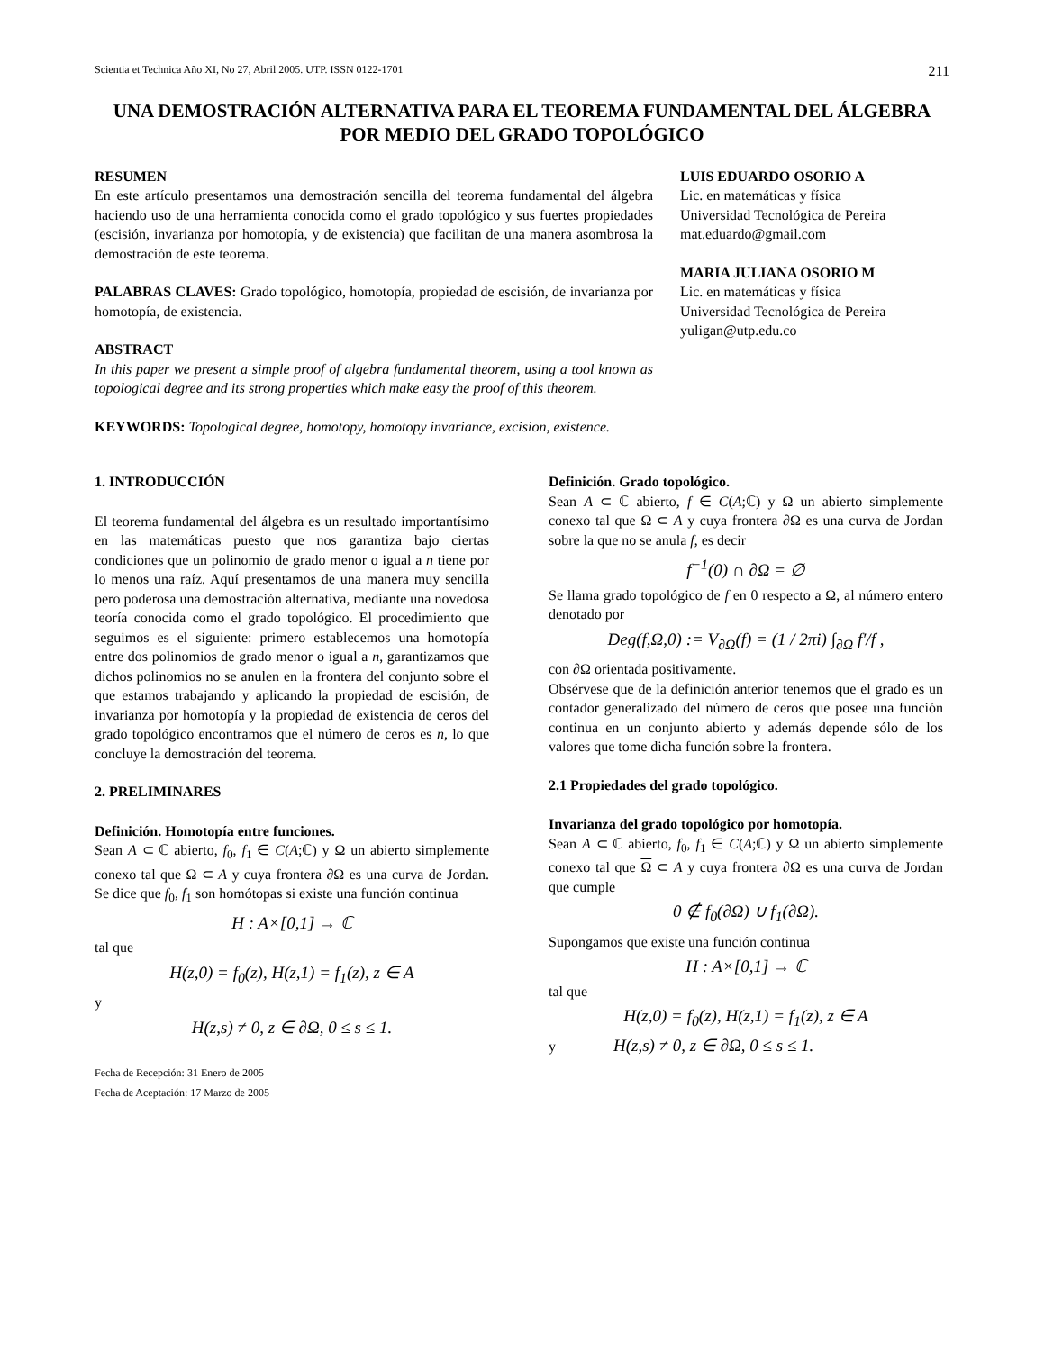Scientia et Technica Año XI, No 27, Abril 2005. UTP. ISSN 0122-1701 211
UNA DEMOSTRACIÓN ALTERNATIVA PARA EL TEOREMA FUNDAMENTAL DEL ÁLGEBRA POR MEDIO DEL GRADO TOPOLÓGICO
RESUMEN
En este artículo presentamos una demostración sencilla del teorema fundamental del álgebra haciendo uso de una herramienta conocida como el grado topológico y sus fuertes propiedades (escisión, invarianza por homotopía, y de existencia) que facilitan de una manera asombrosa la demostración de este teorema.
PALABRAS CLAVES: Grado topológico, homotopía, propiedad de escisión, de invarianza por homotopía, de existencia.
ABSTRACT
In this paper we present a simple proof of algebra fundamental theorem, using a tool known as topological degree and its strong properties which make easy the proof of this theorem.
KEYWORDS: Topological degree, homotopy, homotopy invariance, excision, existence.
LUIS EDUARDO OSORIO A
Lic. en matemáticas y física
Universidad Tecnológica de Pereira
mat.eduardo@gmail.com
MARIA JULIANA OSORIO M
Lic. en matemáticas y física
Universidad Tecnológica de Pereira
yuligan@utp.edu.co
1. INTRODUCCIÓN
El teorema fundamental del álgebra es un resultado importantísimo en las matemáticas puesto que nos garantiza bajo ciertas condiciones que un polinomio de grado menor o igual a n tiene por lo menos una raíz. Aquí presentamos de una manera muy sencilla pero poderosa una demostración alternativa, mediante una novedosa teoría conocida como el grado topológico. El procedimiento que seguimos es el siguiente: primero establecemos una homotopía entre dos polinomios de grado menor o igual a n, garantizamos que dichos polinomios no se anulen en la frontera del conjunto sobre el que estamos trabajando y aplicando la propiedad de escisión, de invarianza por homotopía y la propiedad de existencia de ceros del grado topológico encontramos que el número de ceros es n, lo que concluye la demostración del teorema.
2. PRELIMINARES
Definición. Homotopía entre funciones.
Sean A ⊂ ℂ abierto, f<sub>0</sub>, f<sub>1</sub> ∈ C(A;ℂ) y Ω un abierto simplemente conexo tal que Ω ⊂ A y cuya frontera ∂Ω es una curva de Jordan. Se dice que f<sub>0</sub>, f<sub>1</sub> son homótopas si existe una función continua
H : A×[0,1] → ℂ
tal que
H(z,0) = f<sub>0</sub>(z), H(z,1) = f<sub>1</sub>(z), z ∈ A
y
H(z,s) ≠ 0, z ∈ ∂Ω, 0 ≤ s ≤ 1.
Fecha de Recepción: 31 Enero de 2005
Fecha de Aceptación: 17 Marzo de 2005
Definición. Grado topológico.
Sean A ⊂ ℂ abierto, f ∈ C(A;ℂ) y Ω un abierto simplemente conexo tal que Ω ⊂ A y cuya frontera ∂Ω es una curva de Jordan sobre la que no se anula f, es decir
f<sup>−1</sup>(0) ∩ ∂Ω = ∅
Se llama grado topológico de f en 0 respecto a Ω, al número entero denotado por
Deg(f,Ω,0) := V<sub>∂Ω</sub>(f) = (1 / 2πi) ∫<sub>∂Ω</sub> f′/f ,
con ∂Ω orientada positivamente.
Obsérvese que de la definición anterior tenemos que el grado es un contador generalizado del número de ceros que posee una función continua en un conjunto abierto y además depende sólo de los valores que tome dicha función sobre la frontera.
2.1 Propiedades del grado topológico.
Invarianza del grado topológico por homotopía.
Sean A ⊂ ℂ abierto, f<sub>0</sub>, f<sub>1</sub> ∈ C(A;ℂ) y Ω un abierto simplemente conexo tal que Ω ⊂ A y cuya frontera ∂Ω es una curva de Jordan que cumple
0 ∉ f<sub>0</sub>(∂Ω) ∪ f<sub>1</sub>(∂Ω).
Supongamos que existe una función continua
H : A×[0,1] → ℂ
tal que
H(z,0) = f<sub>0</sub>(z), H(z,1) = f<sub>1</sub>(z), z ∈ A
y H(z,s) ≠ 0, z ∈ ∂Ω, 0 ≤ s ≤ 1.